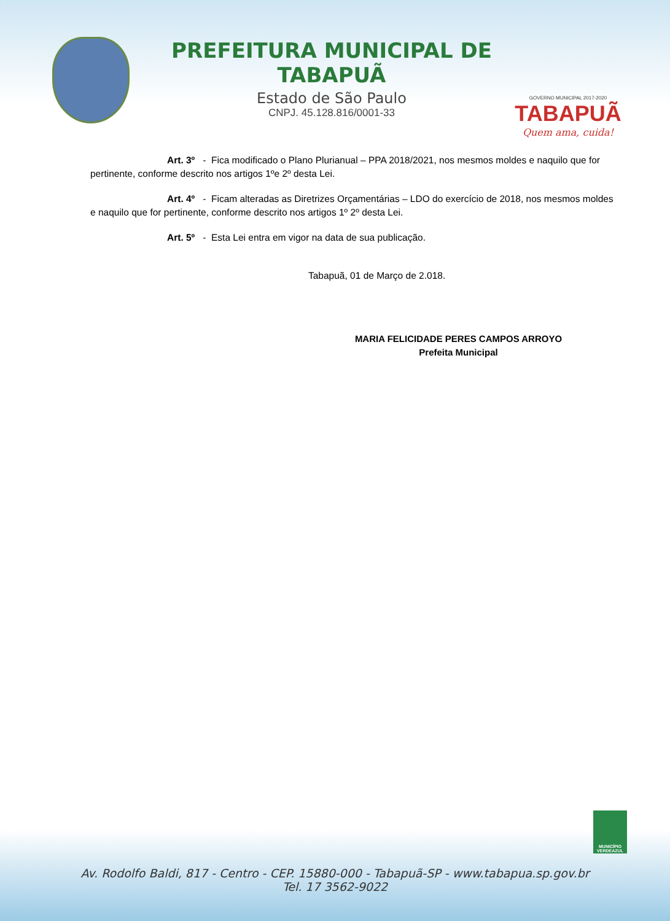PREFEITURA MUNICIPAL DE TABAPUÃ
Estado de São Paulo
CNPJ. 45.128.816/0001-33
GOVERNO MUNICIPAL 2017-2020
TABAPUÃ
Quem ama, cuida!
Art. 3º - Fica modificado o Plano Plurianual – PPA 2018/2021, nos mesmos moldes e naquilo que for pertinente, conforme descrito nos artigos 1ºe 2º desta Lei.
Art. 4º - Ficam alteradas as Diretrizes Orçamentárias – LDO do exercício de 2018, nos mesmos moldes e naquilo que for pertinente, conforme descrito nos artigos 1º 2º desta Lei.
Art. 5º - Esta Lei entra em vigor na data de sua publicação.
Tabapuã, 01 de Março de 2.018.
MARIA FELICIDADE PERES CAMPOS ARROYO
Prefeita Municipal
MUNICÍPIO VERDEAZUL
Av. Rodolfo Baldi, 817 - Centro - CEP. 15880-000 - Tabapuã-SP - www.tabapua.sp.gov.br
Tel. 17 3562-9022